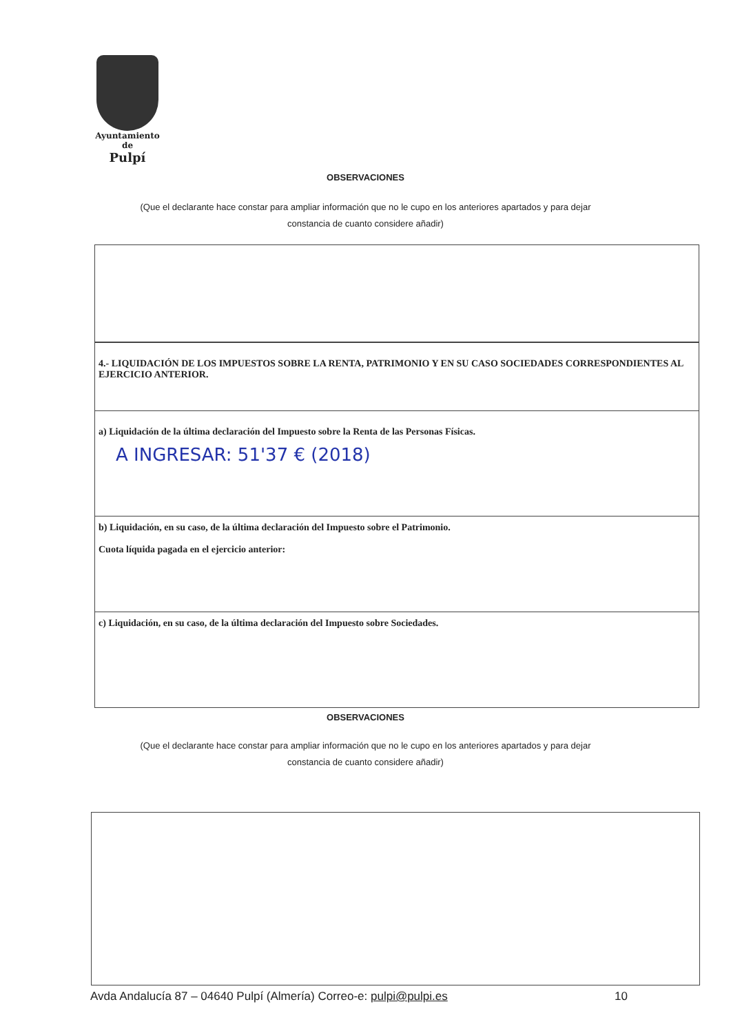Ayuntamiento
de
Pulpí
OBSERVACIONES
(Que el declarante hace constar para ampliar información que no le cupo en los anteriores apartados y para dejar
constancia de cuanto considere añadir)
| 4.- LIQUIDACIÓN DE LOS IMPUESTOS SOBRE LA RENTA, PATRIMONIO Y EN SU CASO SOCIEDADES CORRESPONDIENTES AL EJERCICIO ANTERIOR. |
| a) Liquidación de la última declaración del Impuesto sobre la Renta de las Personas Físicas. A INGRESAR: 51'37 € (2018) |
| b) Liquidación, en su caso, de la última declaración del Impuesto sobre el Patrimonio. Cuota líquida pagada en el ejercicio anterior: |
| c) Liquidación, en su caso, de la última declaración del Impuesto sobre Sociedades. |
OBSERVACIONES
(Que el declarante hace constar para ampliar información que no le cupo en los anteriores apartados y para dejar
constancia de cuanto considere añadir)
Avda Andalucía 87 – 04640 Pulpí (Almería) Correo-e: pulpi@pulpi.es 10